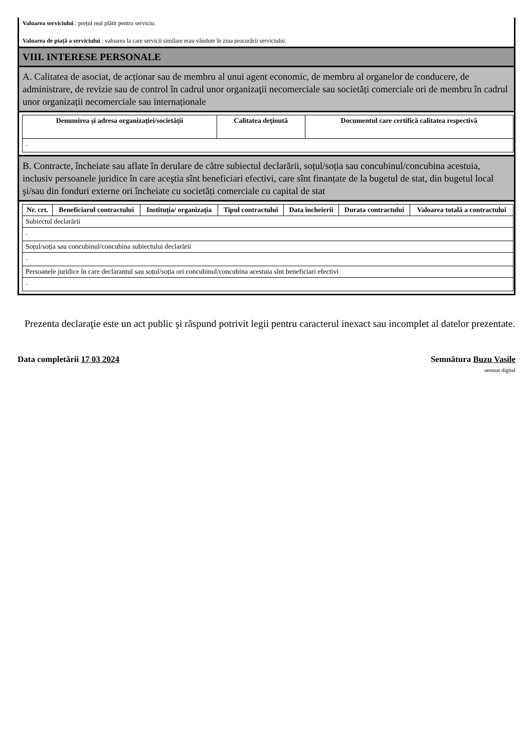Valoarea serviciului : prețul real plătit pentru serviciu.
Valoarea de piață a serviciului : valoarea la care servicii similare erau vândute în ziua procurării serviciului.
VIII. INTERESE PERSONALE
A. Calitatea de asociat, de acționar sau de membru al unui agent economic, de membru al organelor de conducere, de administrare, de revizie sau de control în cadrul unor organizaţii necomerciale sau societăți comerciale ori de membru în cadrul unor organizații necomerciale sau internaționale
| Denumirea şi adresa organizației/societății | Calitatea deţinută | Documentul care certifică calitatea respectivă |
| --- | --- | --- |
| - | | |
B. Contracte, încheiate sau aflate în derulare de către subiectul declarării, soțul/soția sau concubinul/concubina acestuia, inclusiv persoanele juridice în care aceştia sînt beneficiari efectivi, care sînt finanțate de la bugetul de stat, din bugetul local şi/sau din fonduri externe ori încheiate cu societăți comerciale cu capital de stat
| Nr. crt. | Beneficiarul contractului | Instituția/ organizația | Tipul contractului | Data încheierii | Durata contractului | Valoarea totală a contractului |
| --- | --- | --- | --- | --- | --- | --- |
| Subiectul declarării | | | | | | |
| - | | | | | | |
| Soțul/soția sau concubinul/concubina subiectului declarării | | | | | | |
| - | | | | | | |
| Persoanele juridice în care declarantul sau soțul/soția ori concubinul/concubina acestuia sînt beneficiari efectivi | | | | | | |
| - | | | | | | |
Prezenta declaraţie este un act public şi răspund potrivit legii pentru caracterul inexact sau incomplet al datelor prezentate.
Data completării 17 03 2024 Semnătura Buzu Vasile
semnat digital